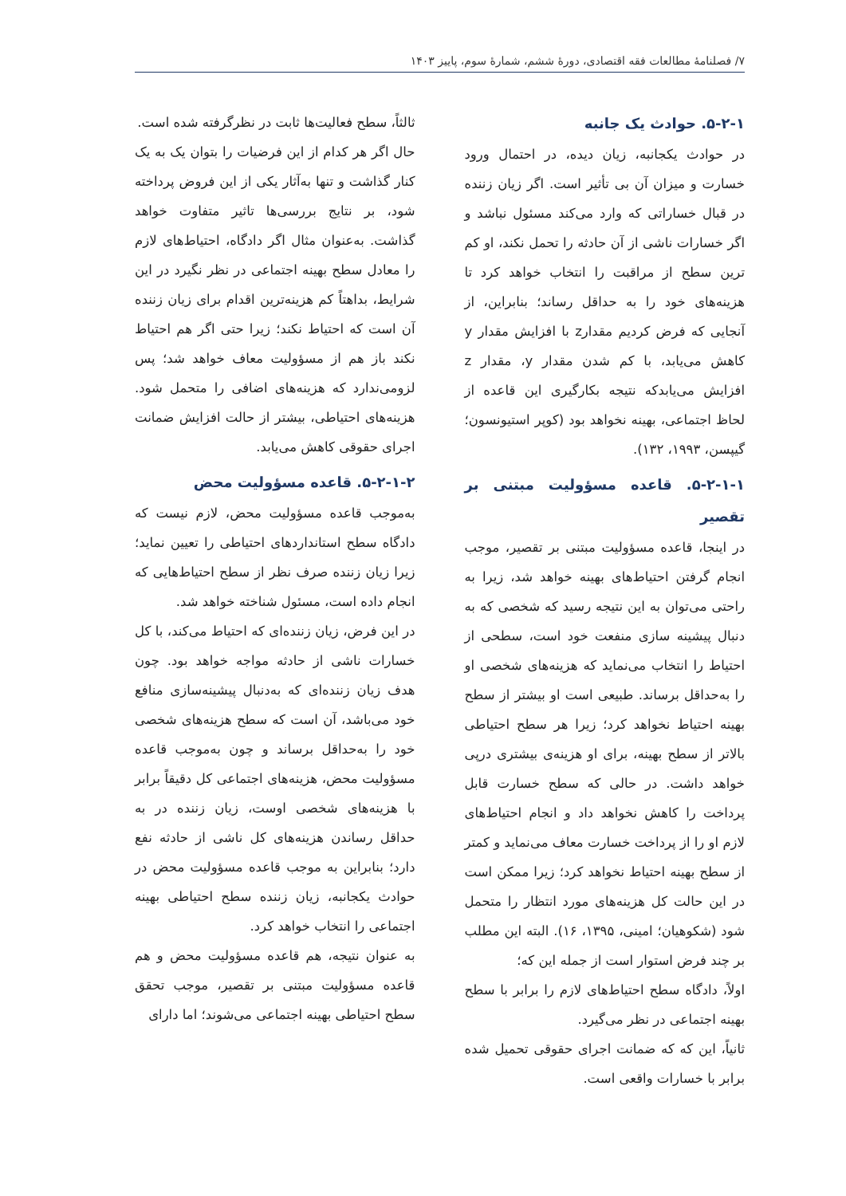۷/ فصلنامهٔ مطالعات فقه اقتصادی، دورهٔ ششم، شمارهٔ سوم، پاییز ۱۴۰۳
۵-۲-۱. حوادث یک جانبه
در حوادث یکجانبه، زیان دیده، در احتمال ورود خسارت و میزان آن بی تأثیر است. اگر زیان زننده در قبال خساراتی که وارد می‌کند مسئول نباشد و اگر خسارات ناشی از آن حادثه را تحمل نکند، او کم ترین سطح از مراقبت را انتخاب خواهد کرد تا هزینه‌های خود را به حداقل رساند؛ بنابراین، از آنجایی که فرض کردیم مقدارz با افزایش مقدار y کاهش می‌یابد، با کم شدن مقدار y، مقدار z افزایش می‌یابدکه نتیجه بکارگیری این قاعده از لحاظ اجتماعی، بهینه نخواهد بود (کوپر استیونسون؛ گیپسن، ۱۹۹۳، ۱۳۲).
۵-۲-۱-۱. قاعده مسؤولیت مبتنی بر تقصیر
در اینجا، قاعده مسؤولیت مبتنی بر تقصیر، موجب انجام گرفتن احتیاط‌های بهینه خواهد شد، زیرا به راحتی می‌توان به این نتیجه رسید که شخصی که به دنبال پیشینه سازی منفعت خود است، سطحی از احتیاط را انتخاب می‌نماید که هزینه‌های شخصی او را به‌حداقل برساند. طبیعی است او بیشتر از سطح بهینه احتیاط نخواهد کرد؛ زیرا هر سطح احتیاطی بالاتر از سطح بهینه، برای او هزینه‌ی بیشتری درپی خواهد داشت. در حالی که سطح خسارت قابل پرداخت را کاهش نخواهد داد و انجام احتیاط‌های لازم او را از پرداخت خسارت معاف می‌نماید و کمتر از سطح بهینه احتیاط نخواهد کرد؛ زیرا ممکن است در این حالت کل هزینه‌های مورد انتظار را متحمل شود (شکوهیان؛ امینی، ۱۳۹۵، ۱۶). البته این مطلب بر چند فرض استوار است از جمله این که؛
اولاً، دادگاه سطح احتیاط‌های لازم را برابر با سطح بهینه اجتماعی در نظر می‌گیرد.
ثانیاً، این که که ضمانت اجرای حقوقی تحمیل شده برابر با خسارات واقعی است.
ثالثاً، سطح فعالیت‌ها ثابت در نظرگرفته شده است.
حال اگر هر کدام از این فرضیات را بتوان یک به یک کنار گذاشت و تنها به‌آثار یکی از این فروض پرداخته شود، بر نتایج بررسی‌ها تاثیر متفاوت خواهد گذاشت. به‌عنوان مثال اگر دادگاه، احتیاط‌های لازم را معادل سطح بهینه اجتماعی در نظر نگیرد در این شرایط، بداهتاً کم هزینه‌ترین اقدام برای زیان زننده آن است که احتیاط نکند؛ زیرا حتی اگر هم احتیاط نکند باز هم از مسؤولیت معاف خواهد شد؛ پس لزومی‌ندارد که هزینه‌های اضافی را متحمل شود. هزینه‌های احتیاطی، بیشتر از حالت افزایش ضمانت اجرای حقوقی کاهش می‌یابد.
۵-۲-۱-۲. قاعده مسؤولیت محض
به‌موجب قاعده مسؤولیت محض، لازم نیست که دادگاه سطح استانداردهای احتیاطی را تعیین نماید؛ زیرا زیان زننده صرف نظر از سطح احتیاط‌هایی که انجام داده است، مسئول شناخته خواهد شد.
در این فرض، زیان زننده‌ای که احتیاط می‌کند، با کل خسارات ناشی از حادثه مواجه خواهد بود. چون هدف زیان زننده‌ای که به‌دنبال پیشینه‌سازی منافع خود می‌باشد، آن است که سطح هزینه‌های شخصی خود را به‌حداقل برساند و چون به‌موجب قاعده مسؤولیت محض، هزینه‌های اجتماعی کل دقیقاً برابر با هزینه‌های شخصی اوست، زیان زننده در به حداقل رساندن هزینه‌های کل ناشی از حادثه نفع دارد؛ بنابراین به موجب قاعده مسؤولیت محض در حوادث یکجانبه، زیان زننده سطح احتیاطی بهینه اجتماعی را انتخاب خواهد کرد.
به عنوان نتیجه، هم قاعده مسؤولیت محض و هم قاعده مسؤولیت مبتنی بر تقصیر، موجب تحقق سطح احتیاطی بهینه اجتماعی می‌شوند؛ اما دارای